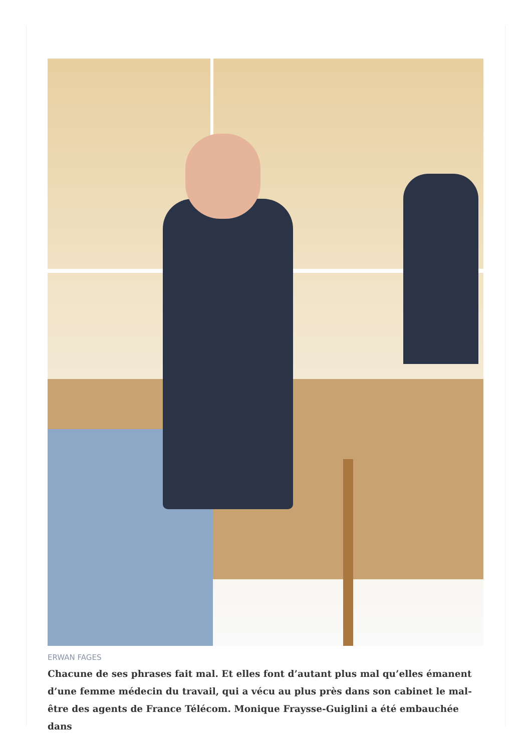ERWAN FAGES
Chacune de ses phrases fait mal. Et elles font d’autant plus mal qu’elles émanent d’une femme médecin du travail, qui a vécu au plus près dans son cabinet le mal-être des agents de France Télécom. Monique Fraysse-Guiglini a été embauchée dans